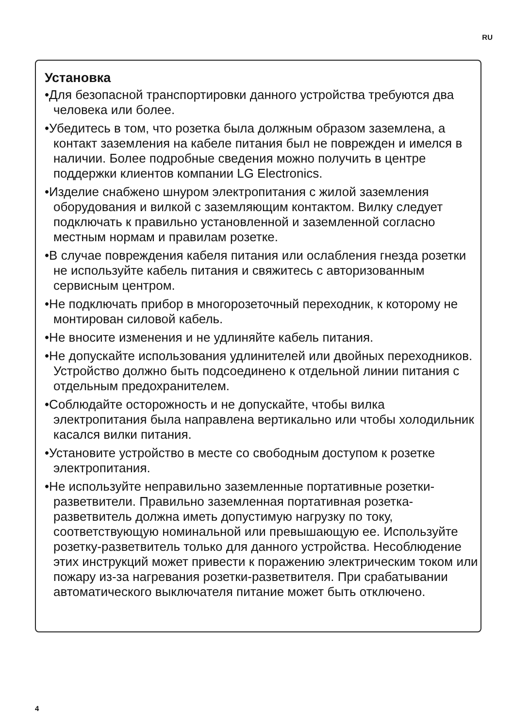RU
Установка
•Для безопасной транспортировки данного устройства требуются два человека или более.
•Убедитесь в том, что розетка была должным образом заземлена, а контакт заземления на кабеле питания был не поврежден и имелся в наличии. Более подробные сведения можно получить в центре поддержки клиентов компании LG Electronics.
•Изделие снабжено шнуром электропитания с жилой заземления оборудования и вилкой с заземляющим контактом. Вилку следует подключать к правильно установленной и заземленной согласно местным нормам и правилам розетке.
•В случае повреждения кабеля питания или ослабления гнезда розетки не используйте кабель питания и свяжитесь с авторизованным сервисным центром.
•Не подключать прибор в многорозеточный переходник, к которому не монтирован силовой кабель.
•Не вносите изменения и не удлиняйте кабель питания.
•Не допускайте использования удлинителей или двойных переходников. Устройство должно быть подсоединено к отдельной линии питания с отдельным предохранителем.
•Соблюдайте осторожность и не допускайте, чтобы вилка электропитания была направлена вертикально или чтобы холодильник касался вилки питания.
•Установите устройство в месте со свободным доступом к розетке электропитания.
•Не используйте неправильно заземленные портативные розетки-разветвители. Правильно заземленная портативная розетка-разветвитель должна иметь допустимую нагрузку по току, соответствующую номинальной или превышающую ее. Используйте розетку-разветвитель только для данного устройства. Несоблюдение этих инструкций может привести к поражению электрическим током или пожару из-за нагревания розетки-разветвителя. При срабатывании автоматического выключателя питание может быть отключено.
4